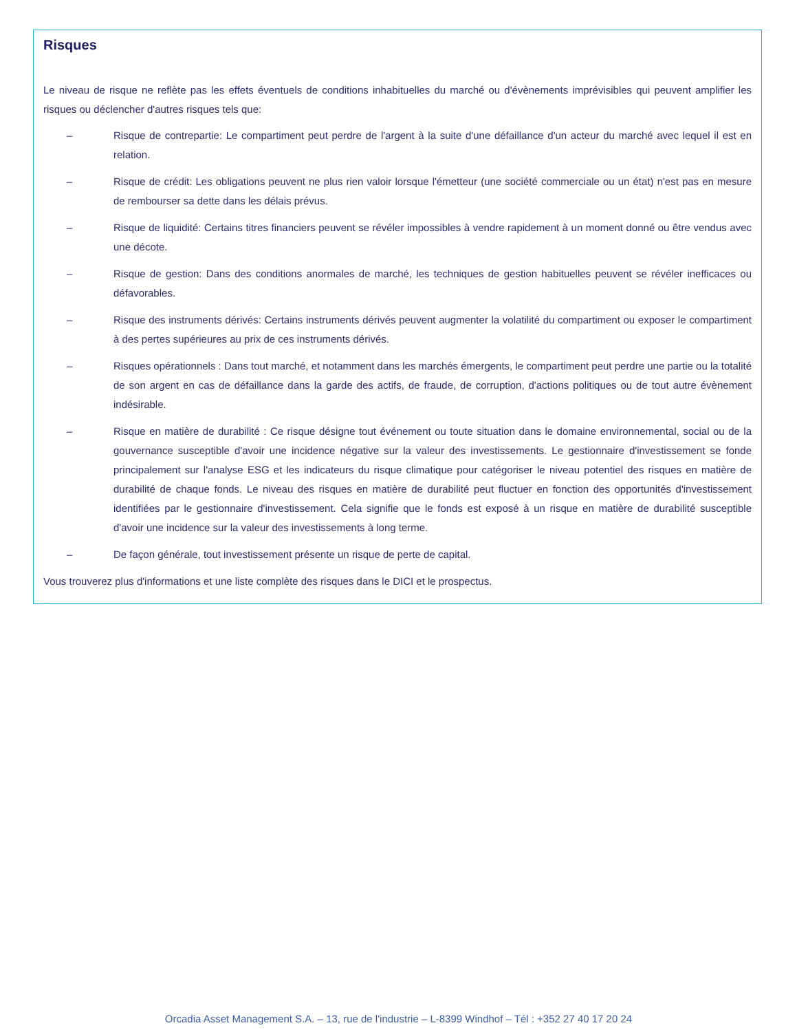Risques
Le niveau de risque ne reflète pas les effets éventuels de conditions inhabituelles du marché ou d'évènements imprévisibles qui peuvent amplifier les risques ou déclencher d'autres risques tels que:
– Risque de contrepartie: Le compartiment peut perdre de l'argent à la suite d'une défaillance d'un acteur du marché avec lequel il est en relation.
– Risque de crédit: Les obligations peuvent ne plus rien valoir lorsque l'émetteur (une société commerciale ou un état) n'est pas en mesure de rembourser sa dette dans les délais prévus.
– Risque de liquidité: Certains titres financiers peuvent se révéler impossibles à vendre rapidement à un moment donné ou être vendus avec une décote.
– Risque de gestion: Dans des conditions anormales de marché, les techniques de gestion habituelles peuvent se révéler inefficaces ou défavorables.
– Risque des instruments dérivés: Certains instruments dérivés peuvent augmenter la volatilité du compartiment ou exposer le compartiment à des pertes supérieures au prix de ces instruments dérivés.
– Risques opérationnels : Dans tout marché, et notamment dans les marchés émergents, le compartiment peut perdre une partie ou la totalité de son argent en cas de défaillance dans la garde des actifs, de fraude, de corruption, d'actions politiques ou de tout autre évènement indésirable.
– Risque en matière de durabilité : Ce risque désigne tout événement ou toute situation dans le domaine environnemental, social ou de la gouvernance susceptible d'avoir une incidence négative sur la valeur des investissements. Le gestionnaire d'investissement se fonde principalement sur l'analyse ESG et les indicateurs du risque climatique pour catégoriser le niveau potentiel des risques en matière de durabilité de chaque fonds. Le niveau des risques en matière de durabilité peut fluctuer en fonction des opportunités d'investissement identifiées par le gestionnaire d'investissement. Cela signifie que le fonds est exposé à un risque en matière de durabilité susceptible d'avoir une incidence sur la valeur des investissements à long terme.
– De façon générale, tout investissement présente un risque de perte de capital.
Vous trouverez plus d'informations et une liste complète des risques dans le DICI et le prospectus.
Orcadia Asset Management S.A. – 13, rue de l'industrie – L-8399 Windhof – Tél : +352 27 40 17 20 24